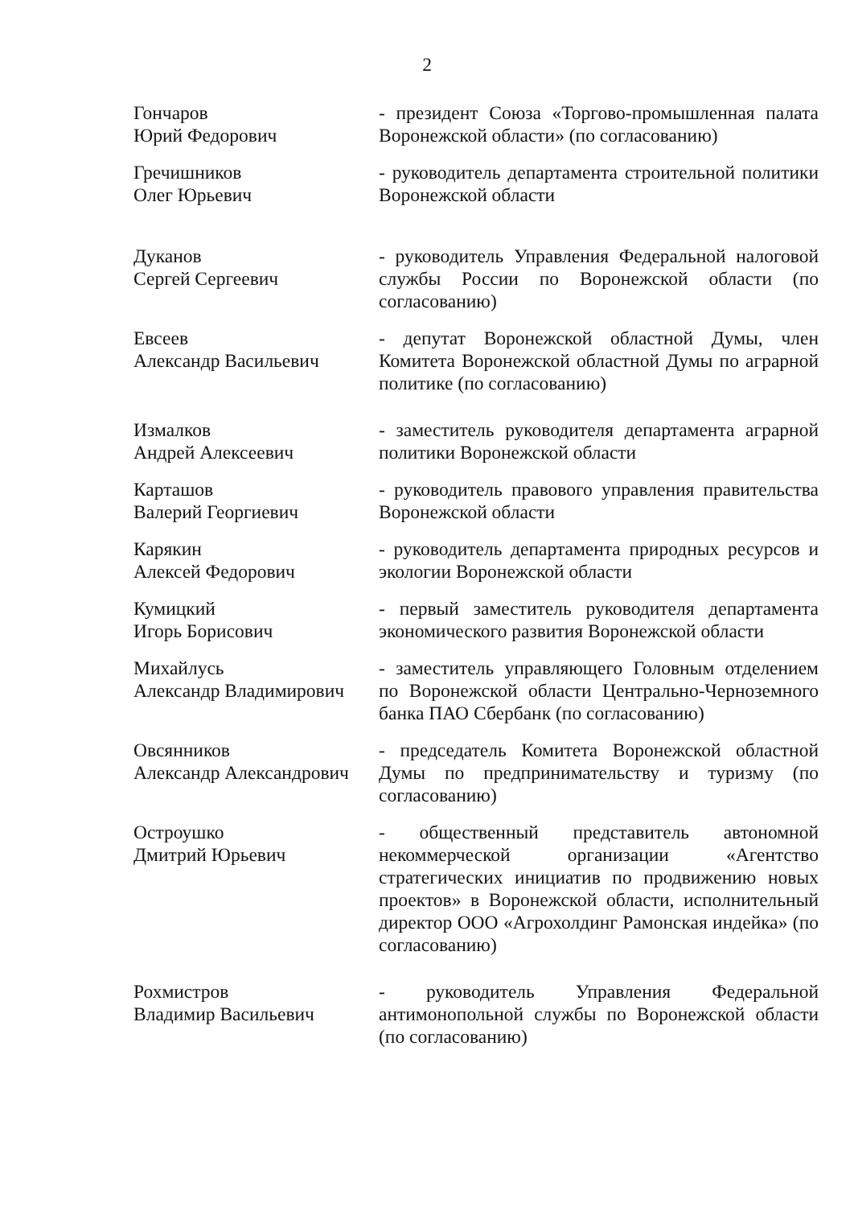2
Гончаров
Юрий Федорович
- президент Союза «Торгово-промышленная палата Воронежской области» (по согласованию)
Гречишников
Олег Юрьевич
- руководитель департамента строительной политики Воронежской области
Дуканов
Сергей Сергеевич
- руководитель Управления Федеральной налоговой службы России по Воронежской области (по согласованию)
Евсеев
Александр Васильевич
- депутат Воронежской областной Думы, член Комитета Воронежской областной Думы по аграрной политике (по согласованию)
Измалков
Андрей Алексеевич
- заместитель руководителя департамента аграрной политики Воронежской области
Карташов
Валерий Георгиевич
- руководитель правового управления правительства Воронежской области
Карякин
Алексей Федорович
- руководитель департамента природных ресурсов и экологии Воронежской области
Кумицкий
Игорь Борисович
- первый заместитель руководителя департамента экономического развития Воронежской области
Михайлусь
Александр Владимирович
- заместитель управляющего Головным отделением по Воронежской области Центрально-Черноземного банка ПАО Сбербанк (по согласованию)
Овсянников
Александр Александрович
- председатель Комитета Воронежской областной Думы по предпринимательству и туризму (по согласованию)
Остроушко
Дмитрий Юрьевич
- общественный представитель автономной некоммерческой организации «Агентство стратегических инициатив по продвижению новых проектов» в Воронежской области, исполнительный директор ООО «Агрохолдинг Рамонская индейка» (по согласованию)
Рохмистров
Владимир Васильевич
- руководитель Управления Федеральной антимонопольной службы по Воронежской области (по согласованию)